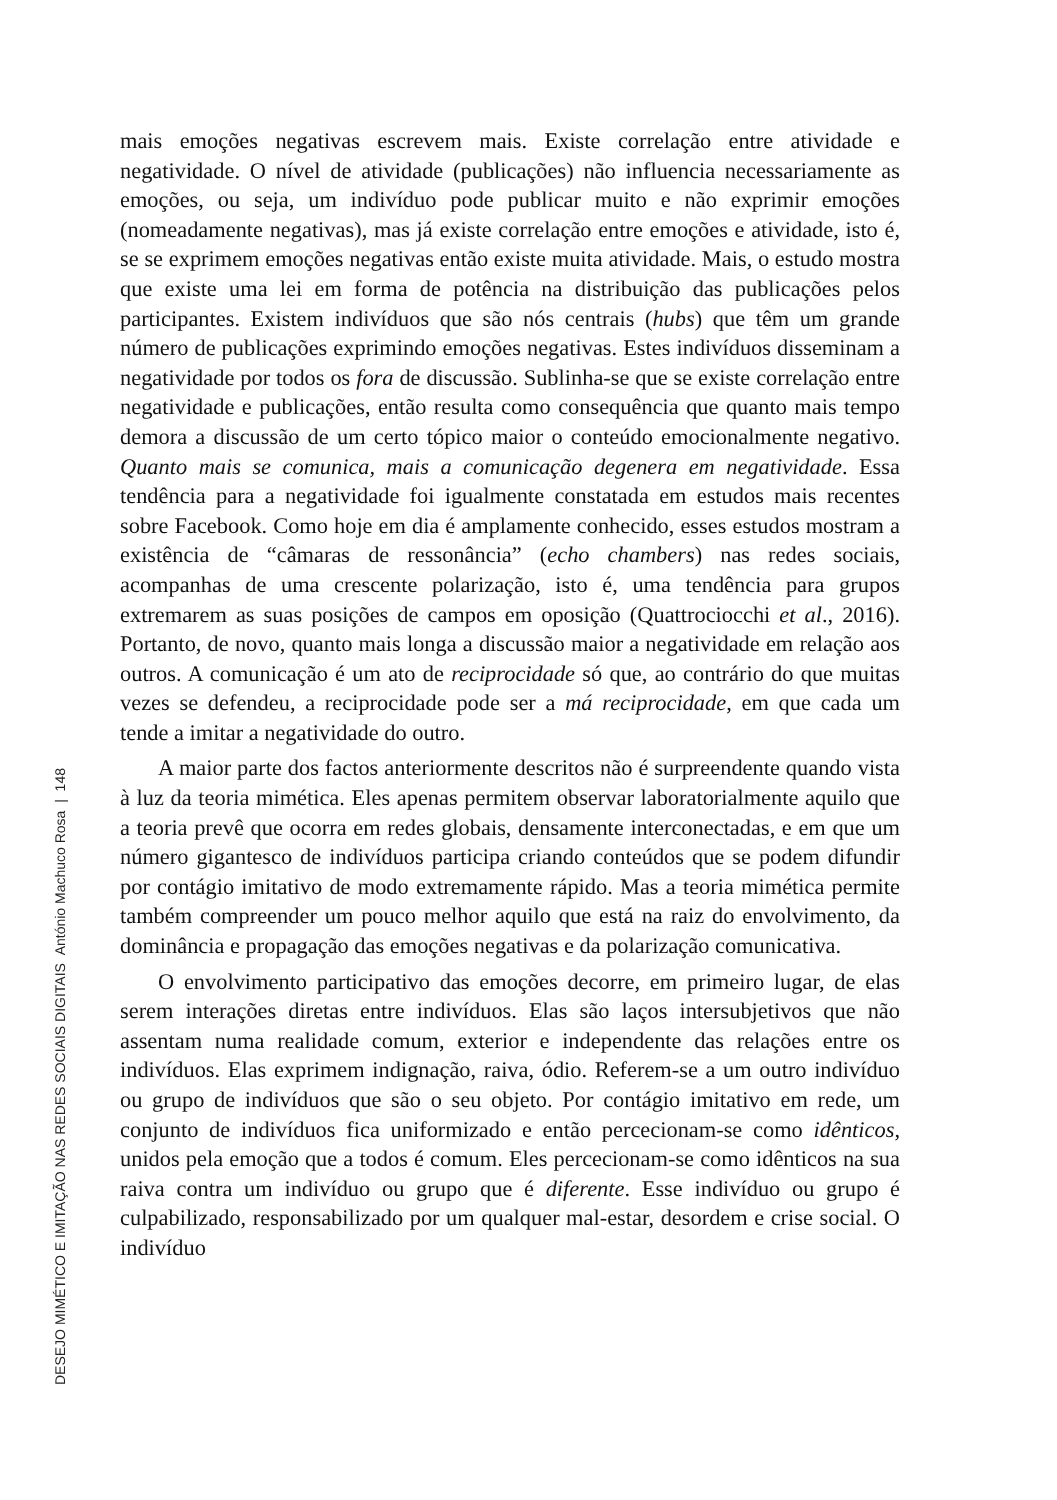DESEJO MIMÉTICO E IMITAÇÃO NAS REDES SOCIAIS DIGITAIS António Machuco Rosa | 148
mais emoções negativas escrevem mais. Existe correlação entre atividade e negatividade. O nível de atividade (publicações) não influencia necessariamente as emoções, ou seja, um indivíduo pode publicar muito e não exprimir emoções (nomeadamente negativas), mas já existe correlação entre emoções e atividade, isto é, se se exprimem emoções negativas então existe muita atividade. Mais, o estudo mostra que existe uma lei em forma de potência na distribuição das publicações pelos participantes. Existem indivíduos que são nós centrais (hubs) que têm um grande número de publicações exprimindo emoções negativas. Estes indivíduos disseminam a negatividade por todos os fora de discussão. Sublinha-se que se existe correlação entre negatividade e publicações, então resulta como consequência que quanto mais tempo demora a discussão de um certo tópico maior o conteúdo emocionalmente negativo. Quanto mais se comunica, mais a comunicação degenera em negatividade. Essa tendência para a negatividade foi igualmente constatada em estudos mais recentes sobre Facebook. Como hoje em dia é amplamente conhecido, esses estudos mostram a existência de “câmaras de ressonância” (echo chambers) nas redes sociais, acompanhas de uma crescente polarização, isto é, uma tendência para grupos extremarem as suas posições de campos em oposição (Quattrociocchi et al., 2016). Portanto, de novo, quanto mais longa a discussão maior a negatividade em relação aos outros. A comunicação é um ato de reciprocidade só que, ao contrário do que muitas vezes se defendeu, a reciprocidade pode ser a má reciprocidade, em que cada um tende a imitar a negatividade do outro.
A maior parte dos factos anteriormente descritos não é surpreendente quando vista à luz da teoria mimética. Eles apenas permitem observar laboratorialmente aquilo que a teoria prevê que ocorra em redes globais, densamente interconectadas, e em que um número gigantesco de indivíduos participa criando conteúdos que se podem difundir por contágio imitativo de modo extremamente rápido. Mas a teoria mimética permite também compreender um pouco melhor aquilo que está na raiz do envolvimento, da dominância e propagação das emoções negativas e da polarização comunicativa.
O envolvimento participativo das emoções decorre, em primeiro lugar, de elas serem interações diretas entre indivíduos. Elas são laços intersubjetivos que não assentam numa realidade comum, exterior e independente das relações entre os indivíduos. Elas exprimem indignação, raiva, ódio. Referem-se a um outro indivíduo ou grupo de indivíduos que são o seu objeto. Por contágio imitativo em rede, um conjunto de indivíduos fica uniformizado e então percecionam-se como idênticos, unidos pela emoção que a todos é comum. Eles percecionam-se como idênticos na sua raiva contra um indivíduo ou grupo que é diferente. Esse indivíduo ou grupo é culpabilizado, responsabilizado por um qualquer mal-estar, desordem e crise social. O indivíduo